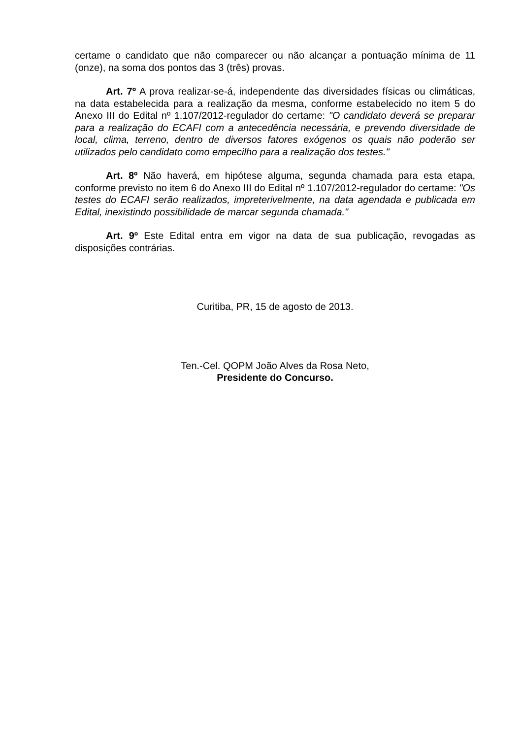certame o candidato que não comparecer ou não alcançar a pontuação mínima de 11 (onze), na soma dos pontos das 3 (três) provas.
Art. 7º A prova realizar-se-á, independente das diversidades físicas ou climáticas, na data estabelecida para a realização da mesma, conforme estabelecido no item 5 do Anexo III do Edital nº 1.107/2012-regulador do certame: "O candidato deverá se preparar para a realização do ECAFI com a antecedência necessária, e prevendo diversidade de local, clima, terreno, dentro de diversos fatores exógenos os quais não poderão ser utilizados pelo candidato como empecilho para a realização dos testes."
Art. 8º Não haverá, em hipótese alguma, segunda chamada para esta etapa, conforme previsto no item 6 do Anexo III do Edital nº 1.107/2012-regulador do certame: "Os testes do ECAFI serão realizados, impreterivelmente, na data agendada e publicada em Edital, inexistindo possibilidade de marcar segunda chamada."
Art. 9º Este Edital entra em vigor na data de sua publicação, revogadas as disposições contrárias.
Curitiba, PR, 15 de agosto de 2013.
Ten.-Cel. QOPM João Alves da Rosa Neto,
Presidente do Concurso.